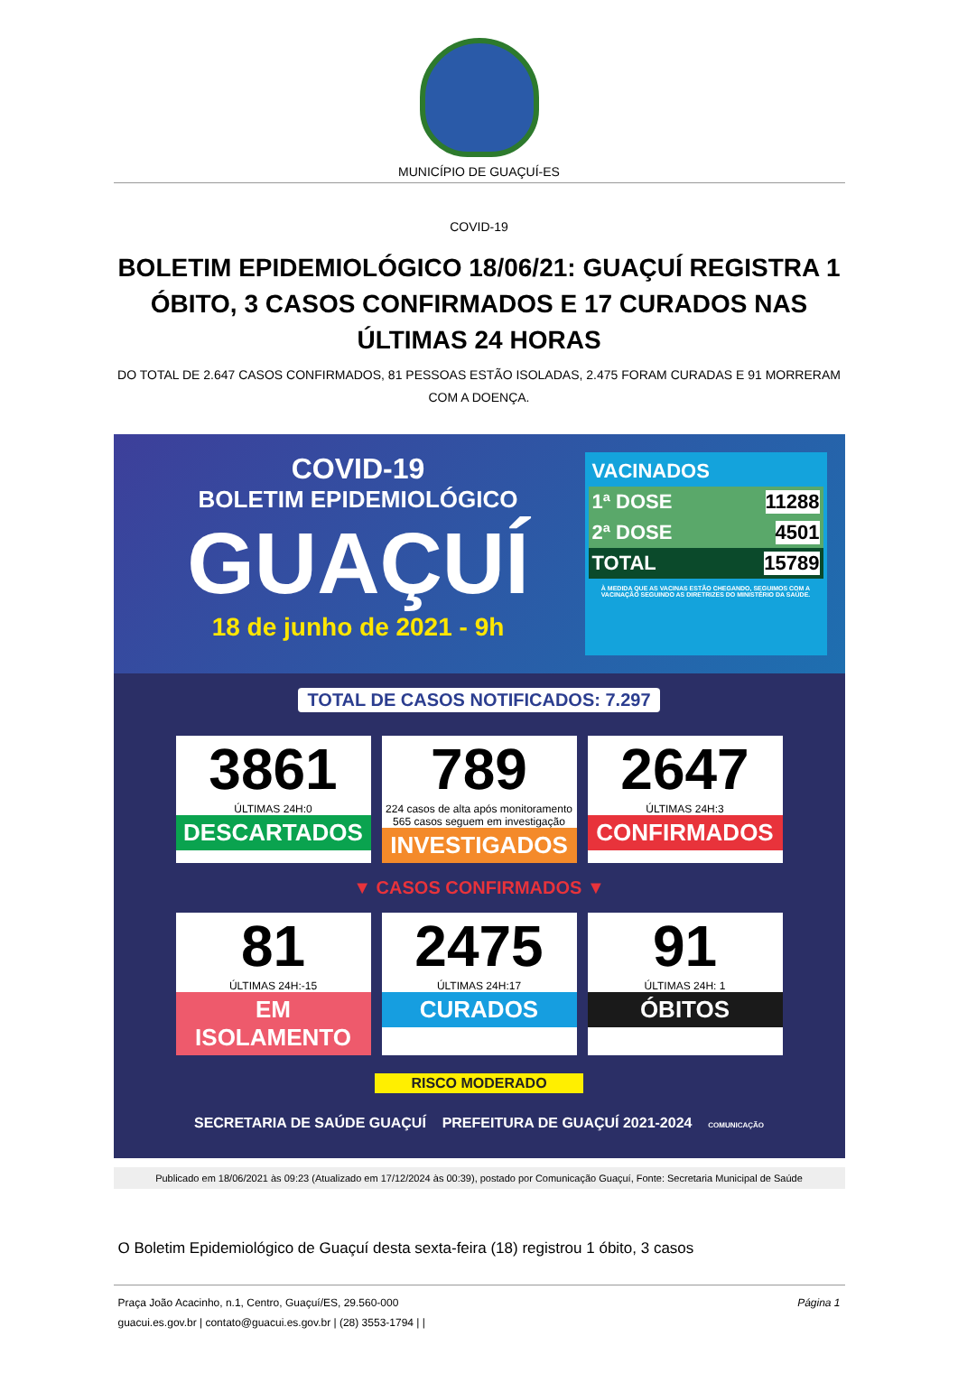MUNICÍPIO DE GUAÇUÍ-ES
COVID-19
BOLETIM EPIDEMIOLÓGICO 18/06/21: GUAÇUÍ REGISTRA 1 ÓBITO, 3 CASOS CONFIRMADOS E 17 CURADOS NAS ÚLTIMAS 24 HORAS
DO TOTAL DE 2.647 CASOS CONFIRMADOS, 81 PESSOAS ESTÃO ISOLADAS, 2.475 FORAM CURADAS E 91 MORRERAM COM A DOENÇA.
COVID-19
BOLETIM EPIDEMIOLÓGICO
GUAÇUÍ
18 de junho de 2021 - 9h
VACINADOS
1ª DOSE 11288
2ª DOSE 4501
TOTAL 15789
À MEDIDA QUE AS VACINAS ESTÃO CHEGANDO, SEGUIMOS COM A VACINAÇÃO SEGUINDO AS DIRETRIZES DO MINISTÉRIO DA SAÚDE.
TOTAL DE CASOS NOTIFICADOS: 7.297
3861
ÚLTIMAS 24H:0
DESCARTADOS
789
224 casos de alta após monitoramento
565 casos seguem em investigação
INVESTIGADOS
2647
ÚLTIMAS 24H:3
CONFIRMADOS
▼ CASOS CONFIRMADOS ▼
81
ÚLTIMAS 24H:-15
EM ISOLAMENTO
2475
ÚLTIMAS 24H:17
CURADOS
91
ÚLTIMAS 24H: 1
ÓBITOS
RISCO MODERADO
SECRETARIA DE SAÚDE GUAÇUÍ PREFEITURA DE GUAÇUÍ 2021-2024 COMUNICAÇÃO
Publicado em 18/06/2021 às 09:23 (Atualizado em 17/12/2024 às 00:39), postado por Comunicação Guaçuí, Fonte: Secretaria Municipal de Saúde
O Boletim Epidemiológico de Guaçuí desta sexta-feira (18) registrou 1 óbito, 3 casos
Praça João Acacinho, n.1, Centro, Guaçuí/ES, 29.560-000
guacui.es.gov.br | contato@guacui.es.gov.br | (28) 3553-1794 | |
Página 1